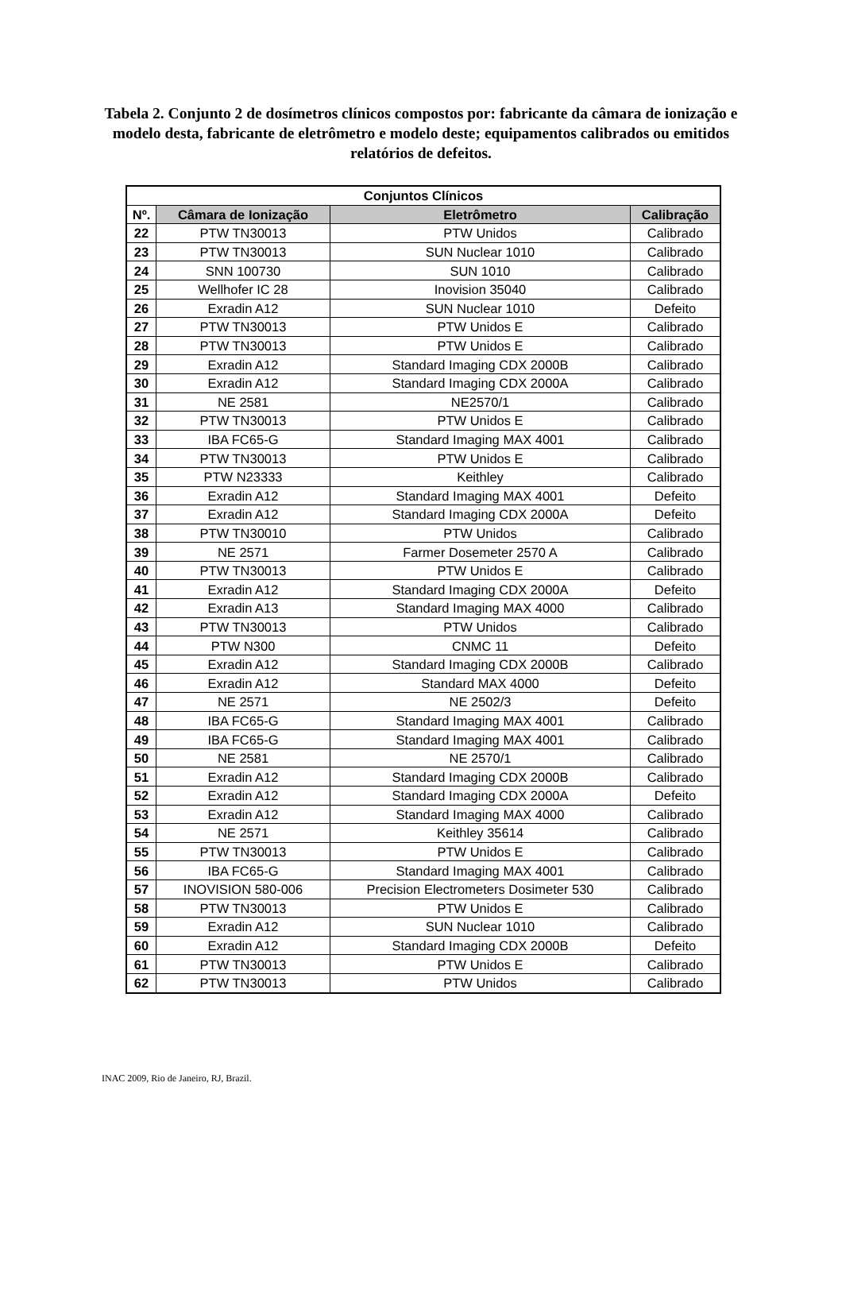Tabela 2. Conjunto 2 de dosímetros clínicos compostos por: fabricante da câmara de ionização e modelo desta, fabricante de eletrômetro e modelo deste; equipamentos calibrados ou emitidos relatórios de defeitos.
| Conjuntos Clínicos | | | |
| --- | --- | --- | --- |
| Nº. | Câmara de Ionização | Eletrômetro | Calibração |
| 22 | PTW TN30013 | PTW Unidos | Calibrado |
| 23 | PTW TN30013 | SUN Nuclear 1010 | Calibrado |
| 24 | SNN 100730 | SUN 1010 | Calibrado |
| 25 | Wellhofer IC 28 | Inovision 35040 | Calibrado |
| 26 | Exradin A12 | SUN Nuclear 1010 | Defeito |
| 27 | PTW TN30013 | PTW Unidos E | Calibrado |
| 28 | PTW TN30013 | PTW Unidos E | Calibrado |
| 29 | Exradin A12 | Standard Imaging CDX 2000B | Calibrado |
| 30 | Exradin A12 | Standard Imaging CDX 2000A | Calibrado |
| 31 | NE 2581 | NE2570/1 | Calibrado |
| 32 | PTW TN30013 | PTW Unidos E | Calibrado |
| 33 | IBA FC65-G | Standard Imaging MAX 4001 | Calibrado |
| 34 | PTW TN30013 | PTW Unidos E | Calibrado |
| 35 | PTW N23333 | Keithley | Calibrado |
| 36 | Exradin A12 | Standard Imaging MAX 4001 | Defeito |
| 37 | Exradin A12 | Standard Imaging CDX 2000A | Defeito |
| 38 | PTW TN30010 | PTW Unidos | Calibrado |
| 39 | NE 2571 | Farmer Dosemeter 2570 A | Calibrado |
| 40 | PTW TN30013 | PTW Unidos E | Calibrado |
| 41 | Exradin A12 | Standard Imaging CDX 2000A | Defeito |
| 42 | Exradin A13 | Standard Imaging MAX 4000 | Calibrado |
| 43 | PTW TN30013 | PTW Unidos | Calibrado |
| 44 | PTW N300 | CNMC 11 | Defeito |
| 45 | Exradin A12 | Standard Imaging CDX 2000B | Calibrado |
| 46 | Exradin A12 | Standard MAX 4000 | Defeito |
| 47 | NE 2571 | NE 2502/3 | Defeito |
| 48 | IBA FC65-G | Standard Imaging MAX 4001 | Calibrado |
| 49 | IBA FC65-G | Standard Imaging MAX 4001 | Calibrado |
| 50 | NE 2581 | NE 2570/1 | Calibrado |
| 51 | Exradin A12 | Standard Imaging CDX 2000B | Calibrado |
| 52 | Exradin A12 | Standard Imaging CDX 2000A | Defeito |
| 53 | Exradin A12 | Standard Imaging MAX 4000 | Calibrado |
| 54 | NE 2571 | Keithley 35614 | Calibrado |
| 55 | PTW TN30013 | PTW Unidos E | Calibrado |
| 56 | IBA FC65-G | Standard Imaging MAX 4001 | Calibrado |
| 57 | INOVISION 580-006 | Precision Electrometers Dosimeter 530 | Calibrado |
| 58 | PTW TN30013 | PTW Unidos E | Calibrado |
| 59 | Exradin A12 | SUN Nuclear 1010 | Calibrado |
| 60 | Exradin A12 | Standard Imaging CDX 2000B | Defeito |
| 61 | PTW TN30013 | PTW Unidos E | Calibrado |
| 62 | PTW TN30013 | PTW Unidos | Calibrado |
INAC 2009, Rio de Janeiro, RJ, Brazil.